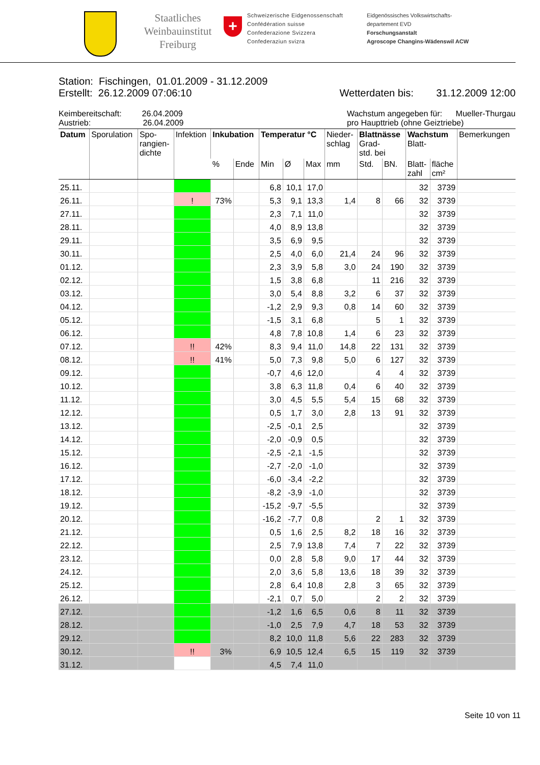Staatliches Weinbauinstitut Freiburg
+
Schweizerische Eidgenossenschaft
Confédération suisse
Confederazione Svizzera
Confederaziun svizra
Eidgenössisches Volkswirtschafts-
departement EVD
Forschungsanstalt
Agroscope Changins-Wädenswil ACW
Station: Fischingen, 01.01.2009 - 31.12.2009
Erstellt: 26.12.2009 07:06:10 Wetterdaten bis: 31.12.2009 12:00
Keimbereitschaft: 26.04.2009
Austrieb: 26.04.2009
Wachstum angegeben für: Mueller-Thurgau
pro Haupttrieb (ohne Geiztriebe)
| Datum | Sporulation | Spo- rangien- dichte | Infektion | Inkubation | | Temperatur °C | | | Nieder- schlag | Blattnässe Grad- std. bei | | Wachstum Blatt- | | Bemerkungen |
| --- | --- | --- | --- | --- | --- | --- | --- | --- | --- | --- | --- | --- | --- | --- |
| | | | | % | Ende | Min | Ø | Max | mm | Std. | BN. | Blatt- zahl | fläche cm² | |
| 25.11. | | | | | | 6,8 | 10,1 | 17,0 | | | | 32 | 3739 | |
| 26.11. | | | ! | 73% | | 5,3 | 9,1 | 13,3 | 1,4 | 8 | 66 | 32 | 3739 | |
| 27.11. | | | | | | 2,3 | 7,1 | 11,0 | | | | 32 | 3739 | |
| 28.11. | | | | | | 4,0 | 8,9 | 13,8 | | | | 32 | 3739 | |
| 29.11. | | | | | | 3,5 | 6,9 | 9,5 | | | | 32 | 3739 | |
| 30.11. | | | | | | 2,5 | 4,0 | 6,0 | 21,4 | 24 | 96 | 32 | 3739 | |
| 01.12. | | | | | | 2,3 | 3,9 | 5,8 | 3,0 | 24 | 190 | 32 | 3739 | |
| 02.12. | | | | | | 1,5 | 3,8 | 6,8 | | 11 | 216 | 32 | 3739 | |
| 03.12. | | | | | | 3,0 | 5,4 | 8,8 | 3,2 | 6 | 37 | 32 | 3739 | |
| 04.12. | | | | | | -1,2 | 2,9 | 9,3 | 0,8 | 14 | 60 | 32 | 3739 | |
| 05.12. | | | | | | -1,5 | 3,1 | 6,8 | | 5 | 1 | 32 | 3739 | |
| 06.12. | | | | | | 4,8 | 7,8 | 10,8 | 1,4 | 6 | 23 | 32 | 3739 | |
| 07.12. | | | !! | 42% | | 8,3 | 9,4 | 11,0 | 14,8 | 22 | 131 | 32 | 3739 | |
| 08.12. | | | !! | 41% | | 5,0 | 7,3 | 9,8 | 5,0 | 6 | 127 | 32 | 3739 | |
| 09.12. | | | | | | -0,7 | 4,6 | 12,0 | | 4 | 4 | 32 | 3739 | |
| 10.12. | | | | | | 3,8 | 6,3 | 11,8 | 0,4 | 6 | 40 | 32 | 3739 | |
| 11.12. | | | | | | 3,0 | 4,5 | 5,5 | 5,4 | 15 | 68 | 32 | 3739 | |
| 12.12. | | | | | | 0,5 | 1,7 | 3,0 | 2,8 | 13 | 91 | 32 | 3739 | |
| 13.12. | | | | | | -2,5 | -0,1 | 2,5 | | | | 32 | 3739 | |
| 14.12. | | | | | | -2,0 | -0,9 | 0,5 | | | | 32 | 3739 | |
| 15.12. | | | | | | -2,5 | -2,1 | -1,5 | | | | 32 | 3739 | |
| 16.12. | | | | | | -2,7 | -2,0 | -1,0 | | | | 32 | 3739 | |
| 17.12. | | | | | | -6,0 | -3,4 | -2,2 | | | | 32 | 3739 | |
| 18.12. | | | | | | -8,2 | -3,9 | -1,0 | | | | 32 | 3739 | |
| 19.12. | | | | | | -15,2 | -9,7 | -5,5 | | | | 32 | 3739 | |
| 20.12. | | | | | | -16,2 | -7,7 | 0,8 | | 2 | 1 | 32 | 3739 | |
| 21.12. | | | | | | 0,5 | 1,6 | 2,5 | 8,2 | 18 | 16 | 32 | 3739 | |
| 22.12. | | | | | | 2,5 | 7,9 | 13,8 | 7,4 | 7 | 22 | 32 | 3739 | |
| 23.12. | | | | | | 0,0 | 2,8 | 5,8 | 9,0 | 17 | 44 | 32 | 3739 | |
| 24.12. | | | | | | 2,0 | 3,6 | 5,8 | 13,6 | 18 | 39 | 32 | 3739 | |
| 25.12. | | | | | | 2,8 | 6,4 | 10,8 | 2,8 | 3 | 65 | 32 | 3739 | |
| 26.12. | | | | | | -2,1 | 0,7 | 5,0 | | 2 | 2 | 32 | 3739 | |
| 27.12. | | | | | | -1,2 | 1,6 | 6,5 | 0,6 | 8 | 11 | 32 | 3739 | |
| 28.12. | | | | | | -1,0 | 2,5 | 7,9 | 4,7 | 18 | 53 | 32 | 3739 | |
| 29.12. | | | | | | 8,2 | 10,0 | 11,8 | 5,6 | 22 | 283 | 32 | 3739 | |
| 30.12. | | | !! | 3% | | 6,9 | 10,5 | 12,4 | 6,5 | 15 | 119 | 32 | 3739 | |
| 31.12. | | | | | | 4,5 | 7,4 | 11,0 | | | | | | |
Seite 10 von 11